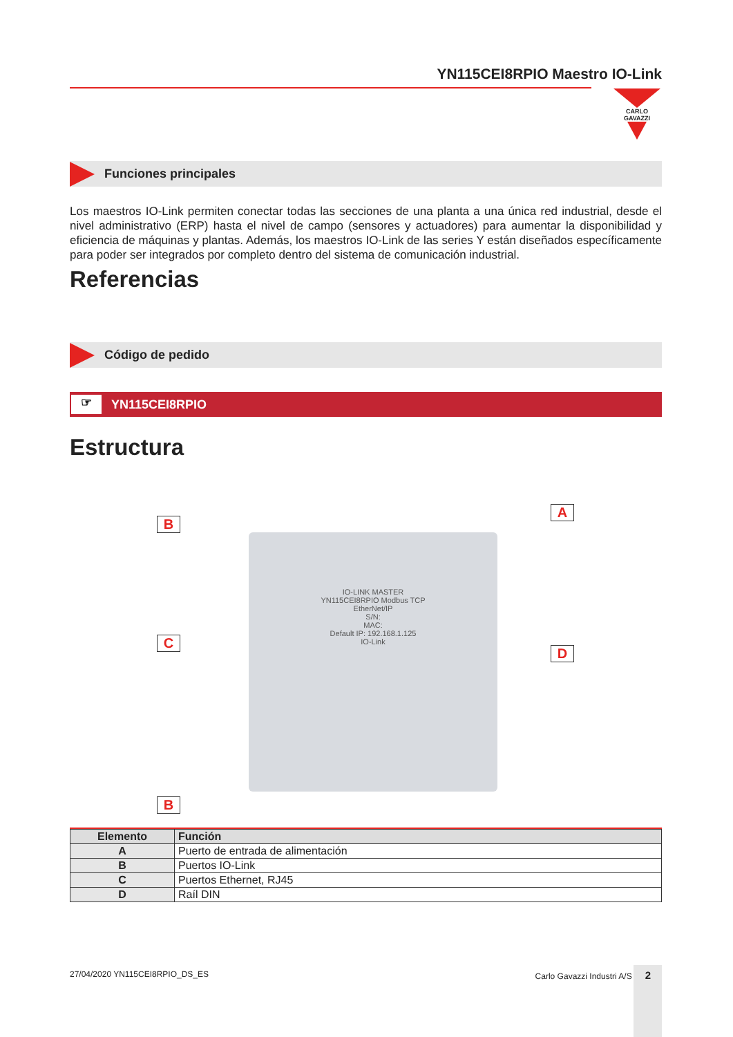YN115CEI8RPIO Maestro IO-Link
CARLO GAVAZZI
Funciones principales
Los maestros IO-Link permiten conectar todas las secciones de una planta a una única red industrial, desde el nivel administrativo (ERP) hasta el nivel de campo (sensores y actuadores) para aumentar la disponibilidad y eficiencia de máquinas y plantas. Además, los maestros IO-Link de las series Y están diseñados específicamente para poder ser integrados por completo dentro del sistema de comunicación industrial.
Referencias
Código de pedido
☞ YN115CEI8RPIO
Estructura
IO-LINK MASTER
YN115CEI8RPIO Modbus TCP
EtherNet/IP
S/N:
MAC:
Default IP: 192.168.1.125
IO-Link
B
A
C
D
B
| Elemento | Función |
| --- | --- |
| A | Puerto de entrada de alimentación |
| B | Puertos IO-Link |
| C | Puertos Ethernet, RJ45 |
| D | Raíl DIN |
27/04/2020 YN115CEI8RPIO_DS_ES Carlo Gavazzi Industri A/S 2